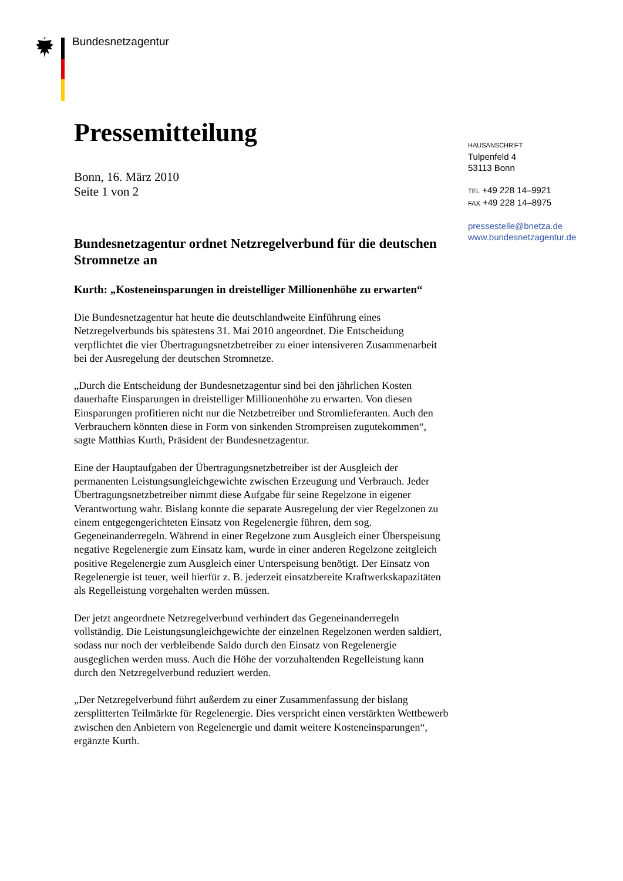Bundesnetzagentur
HAUSANSCHRIFT
Tulpenfeld 4
53113 Bonn
TEL +49 228 14–9921
FAX +49 228 14–8975
pressestelle@bnetza.de
www.bundesnetzagentur.de
Pressemitteilung
Bonn, 16. März 2010
Seite 1 von 2
Bundesnetzagentur ordnet Netzregelverbund für die deutschen Stromnetze an
Kurth: „Kosteneinsparungen in dreistelliger Millionenhöhe zu erwarten“
Die Bundesnetzagentur hat heute die deutschlandweite Einführung eines Netzregelverbunds bis spätestens 31. Mai 2010 angeordnet. Die Entscheidung verpflichtet die vier Übertragungsnetzbetreiber zu einer intensiveren Zusammenarbeit bei der Ausregelung der deutschen Stromnetze.
„Durch die Entscheidung der Bundesnetzagentur sind bei den jährlichen Kosten dauerhafte Einsparungen in dreistelliger Millionenhöhe zu erwarten. Von diesen Einsparungen profitieren nicht nur die Netzbetreiber und Stromlieferanten. Auch den Verbrauchern könnten diese in Form von sinkenden Strompreisen zugutekommen“, sagte Matthias Kurth, Präsident der Bundesnetzagentur.
Eine der Hauptaufgaben der Übertragungsnetzbetreiber ist der Ausgleich der permanenten Leistungsungleichgewichte zwischen Erzeugung und Verbrauch. Jeder Übertragungsnetzbetreiber nimmt diese Aufgabe für seine Regelzone in eigener Verantwortung wahr. Bislang konnte die separate Ausregelung der vier Regelzonen zu einem entgegengerichteten Einsatz von Regelenergie führen, dem sog. Gegeneinanderregeln. Während in einer Regelzone zum Ausgleich einer Überspeisung negative Regelenergie zum Einsatz kam, wurde in einer anderen Regelzone zeitgleich positive Regelenergie zum Ausgleich einer Unterspeisung benötigt. Der Einsatz von Regelenergie ist teuer, weil hierfür z. B. jederzeit einsatzbereite Kraftwerkskapazitäten als Regelleistung vorgehalten werden müssen.
Der jetzt angeordnete Netzregelverbund verhindert das Gegeneinanderregeln vollständig. Die Leistungsungleichgewichte der einzelnen Regelzonen werden saldiert, sodass nur noch der verbleibende Saldo durch den Einsatz von Regelenergie ausgeglichen werden muss. Auch die Höhe der vorzuhaltenden Regelleistung kann durch den Netzregelverbund reduziert werden.
„Der Netzregelverbund führt außerdem zu einer Zusammenfassung der bislang zersplitterten Teilmärkte für Regelenergie. Dies verspricht einen verstärkten Wettbewerb zwischen den Anbietern von Regelenergie und damit weitere Kosteneinsparungen“, ergänzte Kurth.